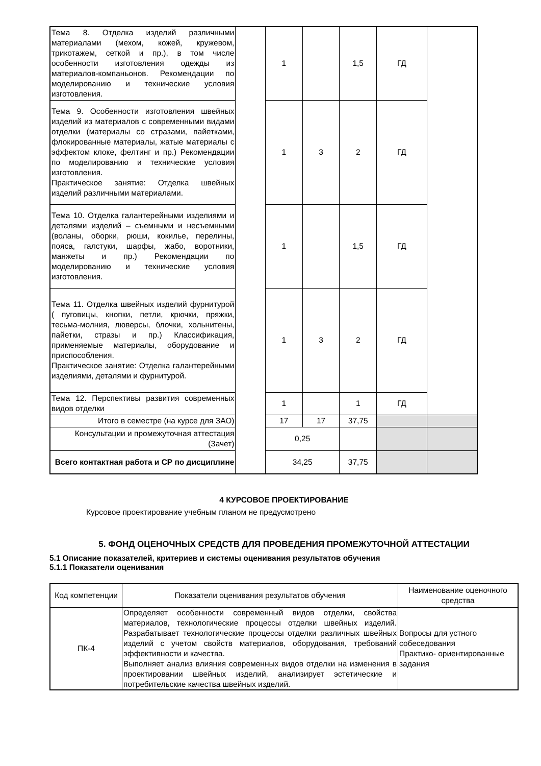| Тема 8. Отделка изделий различными материалами (мехом, кожей, кружевом, трикотажем, сеткой и пр.), в том числе особенности изготовления одежды из материалов-компаньонов. Рекомендации по моделированию и технические условия изготовления. | | 1 | | 1,5 | ГД | |
| Тема 9. Особенности изготовления швейных изделий из материалов с современными видами отделки (материалы со стразами, пайетками, флокированные материалы, жатые материалы с эффектом клоке, фелтинг и пр.) Рекомендации по моделированию и технические условия изготовления. Практическое занятие: Отделка швейных изделий различными материалами. | | 1 | 3 | 2 | ГД | |
| Тема 10. Отделка галантерейными изделиями и деталями изделий – съемными и несъемными (воланы, оборки, рюши, кокилье, перелины, пояса, галстуки, шарфы, жабо, воротники, манжеты и пр.) Рекомендации по моделированию и технические условия изготовления. | | 1 | | 1,5 | ГД | |
| Тема 11. Отделка швейных изделий фурнитурой ( пуговицы, кнопки, петли, крючки, пряжки, тесьма-молния, люверсы, блочки, хольнитены, пайетки, стразы и пр.) Классификация, применяемые материалы, оборудование и приспособления. Практическое занятие: Отделка галантерейными изделиями, деталями и фурнитурой. | | 1 | 3 | 2 | ГД | |
| Тема 12. Перспективы развития современных видов отделки | | 1 | | 1 | ГД | |
| Итого в семестре (на курсе для ЗАО) | | 17 | 17 | 37,75 | | |
| Консультации и промежуточная аттестация (Зачет) | | 0,25 | | | | |
| Всего контактная работа и СР по дисциплине | | 34,25 | | 37,75 | | |
4 КУРСОВОЕ ПРОЕКТИРОВАНИЕ
Курсовое проектирование учебным планом не предусмотрено
5. ФОНД ОЦЕНОЧНЫХ СРЕДСТВ ДЛЯ ПРОВЕДЕНИЯ ПРОМЕЖУТОЧНОЙ АТТЕСТАЦИИ
5.1 Описание показателей, критериев и системы оценивания результатов обучения
5.1.1 Показатели оценивания
| Код компетенции | Показатели оценивания результатов обучения | Наименование оценочного средства |
| ПК-4 | Определяет особенности современный видов отделки, свойства материалов, технологические процессы отделки швейных изделий. Разрабатывает технологические процессы отделки различных швейных изделий с учетом свойств материалов, оборудования, требований эффективности и качества. Выполняет анализ влияния современных видов отделки на изменения в проектировании швейных изделий, анализирует эстетические и потребительские качества швейных изделий. | Вопросы для устного собеседования Практико- ориентированные задания |